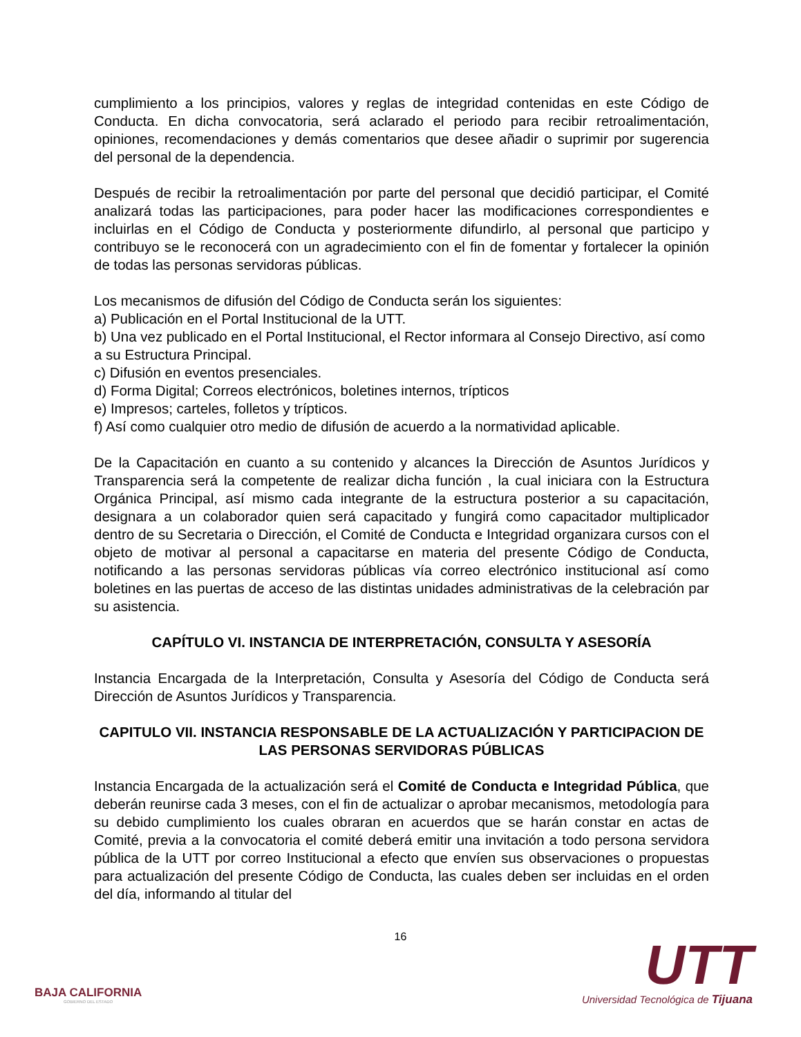cumplimiento a los principios, valores y reglas de integridad contenidas en este Código de Conducta. En dicha convocatoria, será aclarado el periodo para recibir retroalimentación, opiniones, recomendaciones y demás comentarios que desee añadir o suprimir por sugerencia del personal de la dependencia.
Después de recibir la retroalimentación por parte del personal que decidió participar, el Comité analizará todas las participaciones, para poder hacer las modificaciones correspondientes e incluirlas en el Código de Conducta y posteriormente difundirlo, al personal que participo y contribuyo se le reconocerá con un agradecimiento con el fin de fomentar y fortalecer la opinión de todas las personas servidoras públicas.
Los mecanismos de difusión del Código de Conducta serán los siguientes:
a) Publicación en el Portal Institucional de la UTT.
b) Una vez publicado en el Portal Institucional, el Rector informara al Consejo Directivo, así como a su Estructura Principal.
c) Difusión en eventos presenciales.
d) Forma Digital; Correos electrónicos, boletines internos, trípticos
e) Impresos; carteles, folletos y trípticos.
f) Así como cualquier otro medio de difusión de acuerdo a la normatividad aplicable.
De la Capacitación en cuanto a su contenido y alcances la Dirección de Asuntos Jurídicos y Transparencia será la competente de realizar dicha función , la cual iniciara con la Estructura Orgánica Principal, así mismo cada integrante de la estructura posterior a su capacitación, designara a un colaborador quien será capacitado y fungirá como capacitador multiplicador dentro de su Secretaria o Dirección, el Comité de Conducta e Integridad organizara cursos con el objeto de motivar al personal a capacitarse en materia del presente Código de Conducta, notificando a las personas servidoras públicas vía correo electrónico institucional así como boletines en las puertas de acceso de las distintas unidades administrativas de la celebración par su asistencia.
CAPÍTULO VI. INSTANCIA DE INTERPRETACIÓN, CONSULTA Y ASESORÍA
Instancia Encargada de la Interpretación, Consulta y Asesoría del Código de Conducta será Dirección de Asuntos Jurídicos y Transparencia.
CAPITULO VII. INSTANCIA RESPONSABLE DE LA ACTUALIZACIÓN Y PARTICIPACION DE LAS PERSONAS SERVIDORAS PÚBLICAS
Instancia Encargada de la actualización será el Comité de Conducta e Integridad Pública, que deberán reunirse cada 3 meses, con el fin de actualizar o aprobar mecanismos, metodología para su debido cumplimiento los cuales obraran en acuerdos que se harán constar en actas de Comité, previa a la convocatoria el comité deberá emitir una invitación a todo persona servidora pública de la UTT por correo Institucional a efecto que envíen sus observaciones o propuestas para actualización del presente Código de Conducta, las cuales deben ser incluidas en el orden del día, informando al titular del
16
BAJA CALIFORNIA
GOBIERNO DEL ESTADO
UTT
Universidad Tecnológica de Tijuana